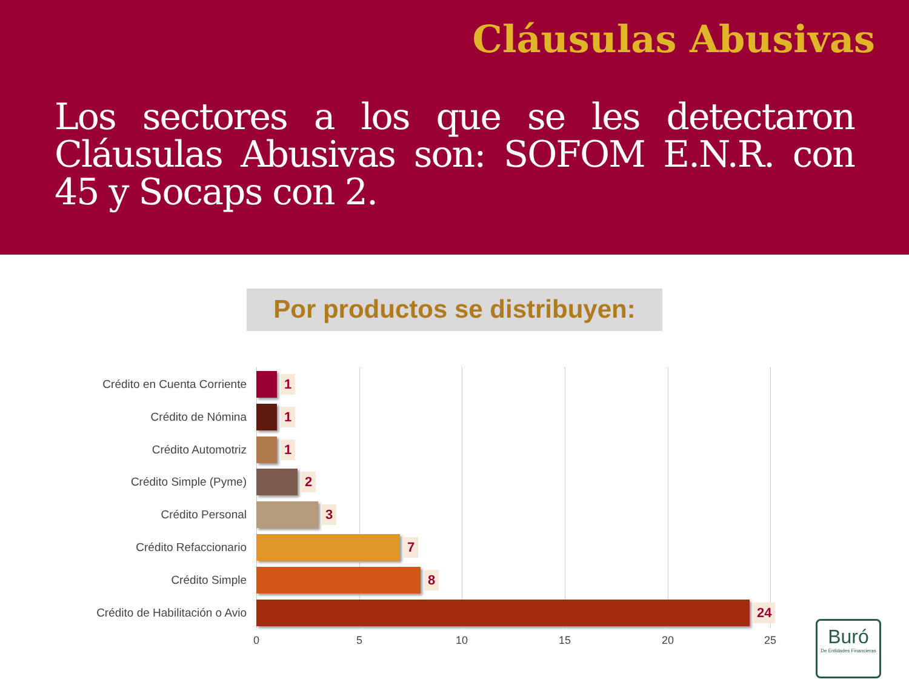Cláusulas Abusivas
Los sectores a los que se les detectaron Cláusulas Abusivas son: SOFOM E.N.R. con 45 y Socaps con 2.
Por productos se distribuyen:
Crédito en Cuenta Corriente
1
Crédito de Nómina
1
Crédito Automotriz
1
Crédito Simple (Pyme)
2
Crédito Personal
3
Crédito Refaccionario
7
Crédito Simple
8
Crédito de Habilitación o Avio
24
0 5 10 15 20 25
Buró
De Entidades Financieras